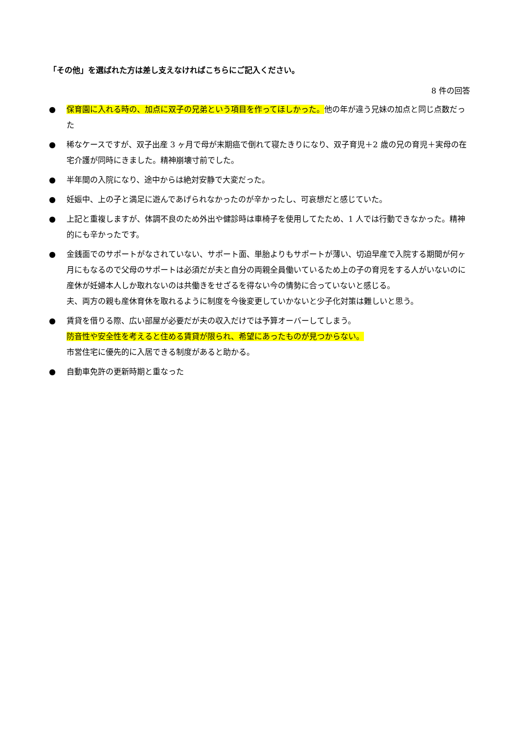「その他」を選ばれた方は差し支えなければこちらにご記入ください。
8 件の回答
● 保育園に入れる時の、加点に双子の兄弟という項目を作ってほしかった。他の年が違う兄妹の加点と同じ点数だった
● 稀なケースですが、双子出産 3 ヶ月で母が末期癌で倒れて寝たきりになり、双子育児＋2 歳の兄の育児＋実母の在宅介護が同時にきました。精神崩壊寸前でした。
● 半年間の入院になり、途中からは絶対安静で大変だった。
● 妊娠中、上の子と満足に遊んであげられなかったのが辛かったし、可哀想だと感じていた。
● 上記と重複しますが、体調不良のため外出や健診時は車椅子を使用してたため、1 人では行動できなかった。精神的にも辛かったです。
● 金銭面でのサポートがなされていない、サポート面、単胎よりもサポートが薄い、切迫早産で入院する期間が何ヶ月にもなるので父母のサポートは必須だが夫と自分の両親全員働いているため上の子の育児をする人がいないのに産休が妊婦本人しか取れないのは共働きをせざるを得ない今の情勢に合っていないと感じる。
夫、両方の親も産休育休を取れるように制度を今後変更していかないと少子化対策は難しいと思う。
● 賃貸を借りる際、広い部屋が必要だが夫の収入だけでは予算オーバーしてしまう。
防音性や安全性を考えると住める賃貸が限られ、希望にあったものが見つからない。
市営住宅に優先的に入居できる制度があると助かる。
● 自動車免許の更新時期と重なった